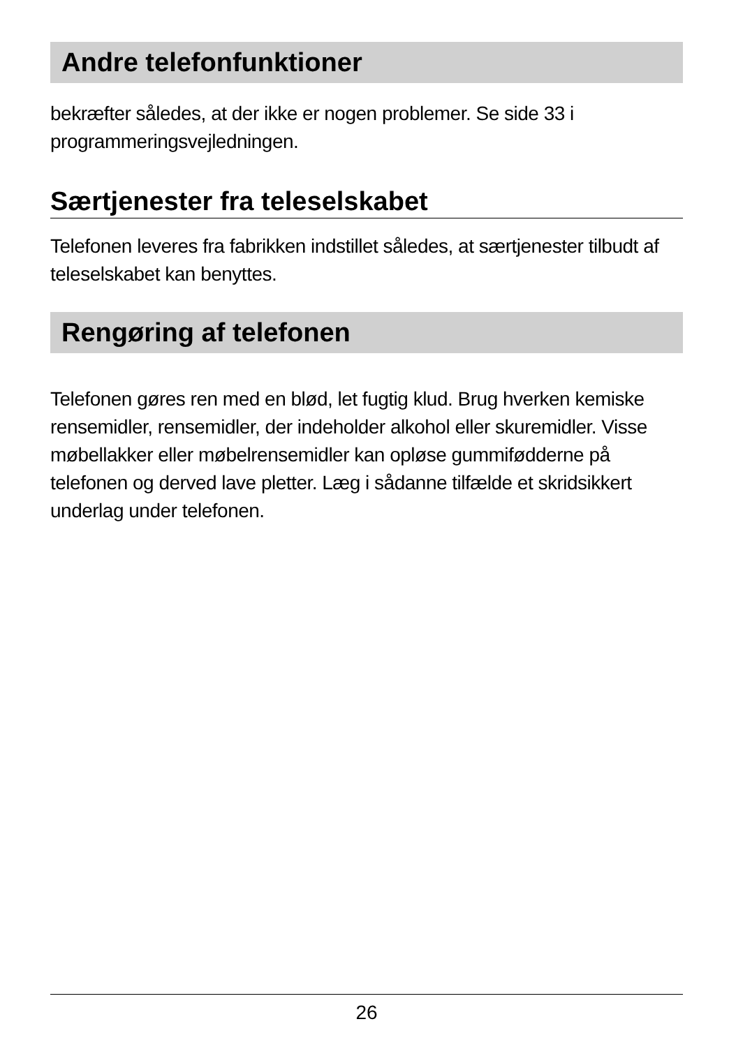Andre telefonfunktioner
bekræfter således, at der ikke er nogen problemer. Se side 33 i programmeringsvejledningen.
Særtjenester fra teleselskabet
Telefonen leveres fra fabrikken indstillet således, at særtjenester tilbudt af teleselskabet kan benyttes.
Rengøring af telefonen
Telefonen gøres ren med en blød, let fugtig klud. Brug hverken kemiske rensemidler, rensemidler, der indeholder alkohol eller skuremidler. Visse møbellakker eller møbelrensemidler kan opløse gummifødderne på telefonen og derved lave pletter. Læg i sådanne tilfælde et skridsikkert underlag under telefonen.
26